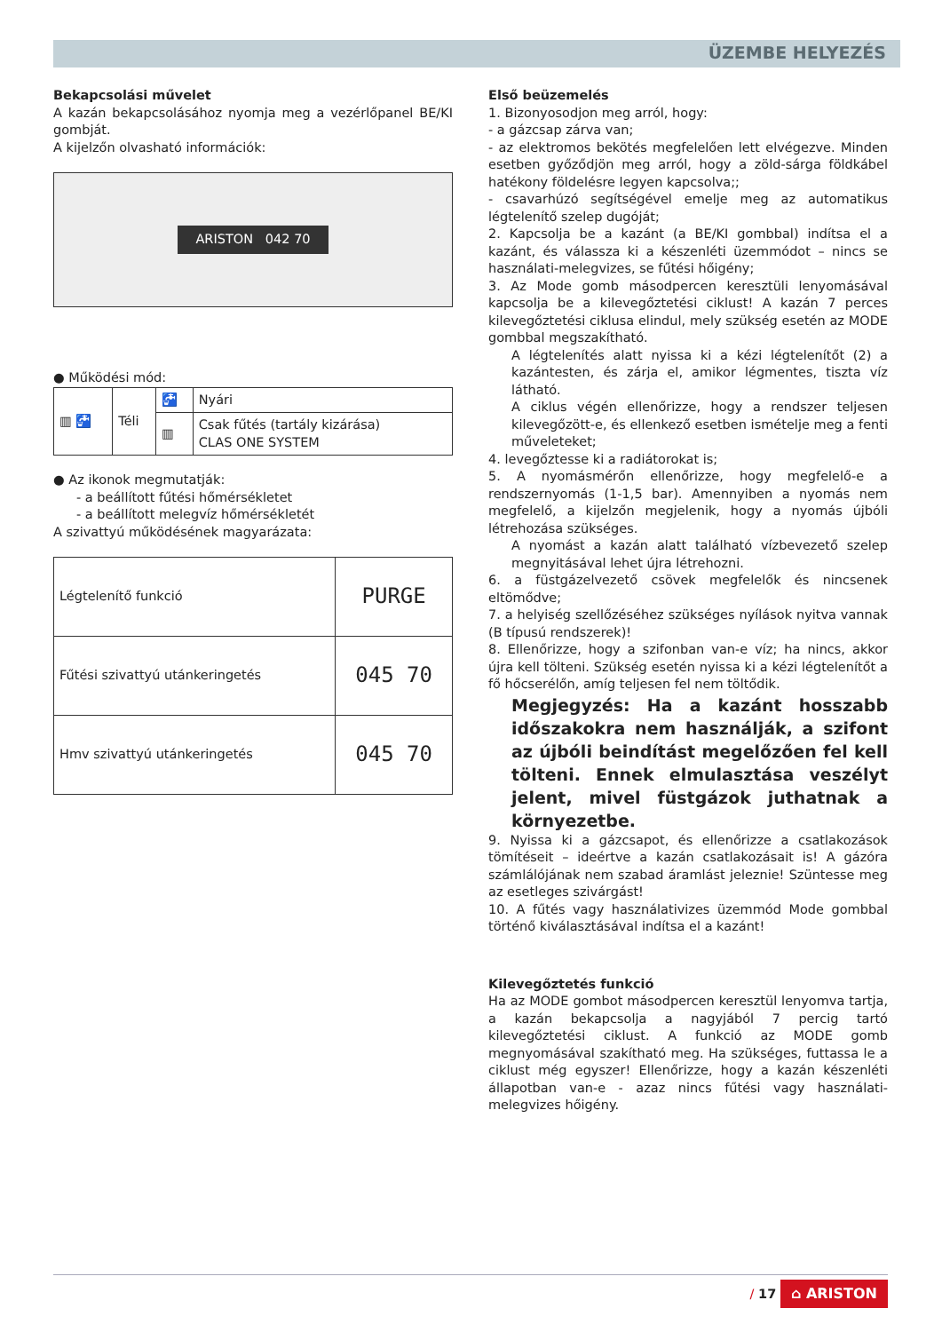ÜZEMBE HELYEZÉS
Bekapcsolási művelet
A kazán bekapcsolásához nyomja meg a vezérlőpanel BE/KI gombját.
A kijelzőn olvasható információk:
ARISTON 042 70
● Működési mód:
| ▥ 🚰 | Téli | 🚰 | Nyári |
| | | ▥ | Csak fűtés (tartály kizárása) CLAS ONE SYSTEM |
● Az ikonok megmutatják:
- a beállított fűtési hőmérsékletet
- a beállított melegvíz hőmérsékletét
A szivattyú működésének magyarázata:
| Légtelenítő funkció | PURGE |
| Fűtési szivattyú utánkeringetés | 045 70 |
| Hmv szivattyú utánkeringetés | 045 70 |
Első beüzemelés
1. Bizonyosodjon meg arról, hogy:
- a gázcsap zárva van;
- az elektromos bekötés megfelelően lett elvégezve. Minden esetben győződjön meg arról, hogy a zöld-sárga földkábel hatékony földelésre legyen kapcsolva;;
- csavarhúzó segítségével emelje meg az automatikus légtelenítő szelep dugóját;
2. Kapcsolja be a kazánt (a BE/KI gombbal) indítsa el a kazánt, és válassza ki a készenléti üzemmódot – nincs se használati-melegvizes, se fűtési hőigény;
3. Az Mode gomb másodpercen keresztüli lenyomásával kapcsolja be a kilevegőztetési ciklust! A kazán 7 perces kilevegőztetési ciklusa elindul, mely szükség esetén az MODE gombbal megszakítható.
A légtelenítés alatt nyissa ki a kézi légtelenítőt (2) a kazántesten, és zárja el, amikor légmentes, tiszta víz látható.
A ciklus végén ellenőrizze, hogy a rendszer teljesen kilevegőzött-e, és ellenkező esetben ismételje meg a fenti műveleteket;
4. levegőztesse ki a radiátorokat is;
5. A nyomásmérőn ellenőrizze, hogy megfelelő-e a rendszernyomás (1-1,5 bar). Amennyiben a nyomás nem megfelelő, a kijelzőn megjelenik, hogy a nyomás újbóli létrehozása szükséges.
A nyomást a kazán alatt található vízbevezető szelep megnyitásával lehet újra létrehozni.
6. a füstgázelvezető csövek megfelelők és nincsenek eltömődve;
7. a helyiség szellőzéséhez szükséges nyílások nyitva vannak (B típusú rendszerek)!
8. Ellenőrizze, hogy a szifonban van-e víz; ha nincs, akkor újra kell tölteni. Szükség esetén nyissa ki a kézi légtelenítőt a fő hőcserélőn, amíg teljesen fel nem töltődik.
Megjegyzés: Ha a kazánt hosszabb időszakokra nem használják, a szifont az újbóli beindítást megelőzően fel kell tölteni. Ennek elmulasztása veszélyt jelent, mivel füstgázok juthatnak a környezetbe.
9. Nyissa ki a gázcsapot, és ellenőrizze a csatlakozások tömítéseit – ideértve a kazán csatlakozásait is! A gázóra számlálójának nem szabad áramlást jeleznie! Szüntesse meg az esetleges szivárgást!
10. A fűtés vagy használativizes üzemmód Mode gombbal történő kiválasztásával indítsa el a kazánt!
Kilevegőztetés funkció
Ha az MODE gombot másodpercen keresztül lenyomva tartja, a kazán bekapcsolja a nagyjából 7 percig tartó kilevegőztetési ciklust. A funkció az MODE gomb megnyomásával szakítható meg. Ha szükséges, futtassa le a ciklust még egyszer! Ellenőrizze, hogy a kazán készenléti állapotban van-e - azaz nincs fűtési vagy használati-melegvizes hőigény.
/ 17 ⌂ ARISTON